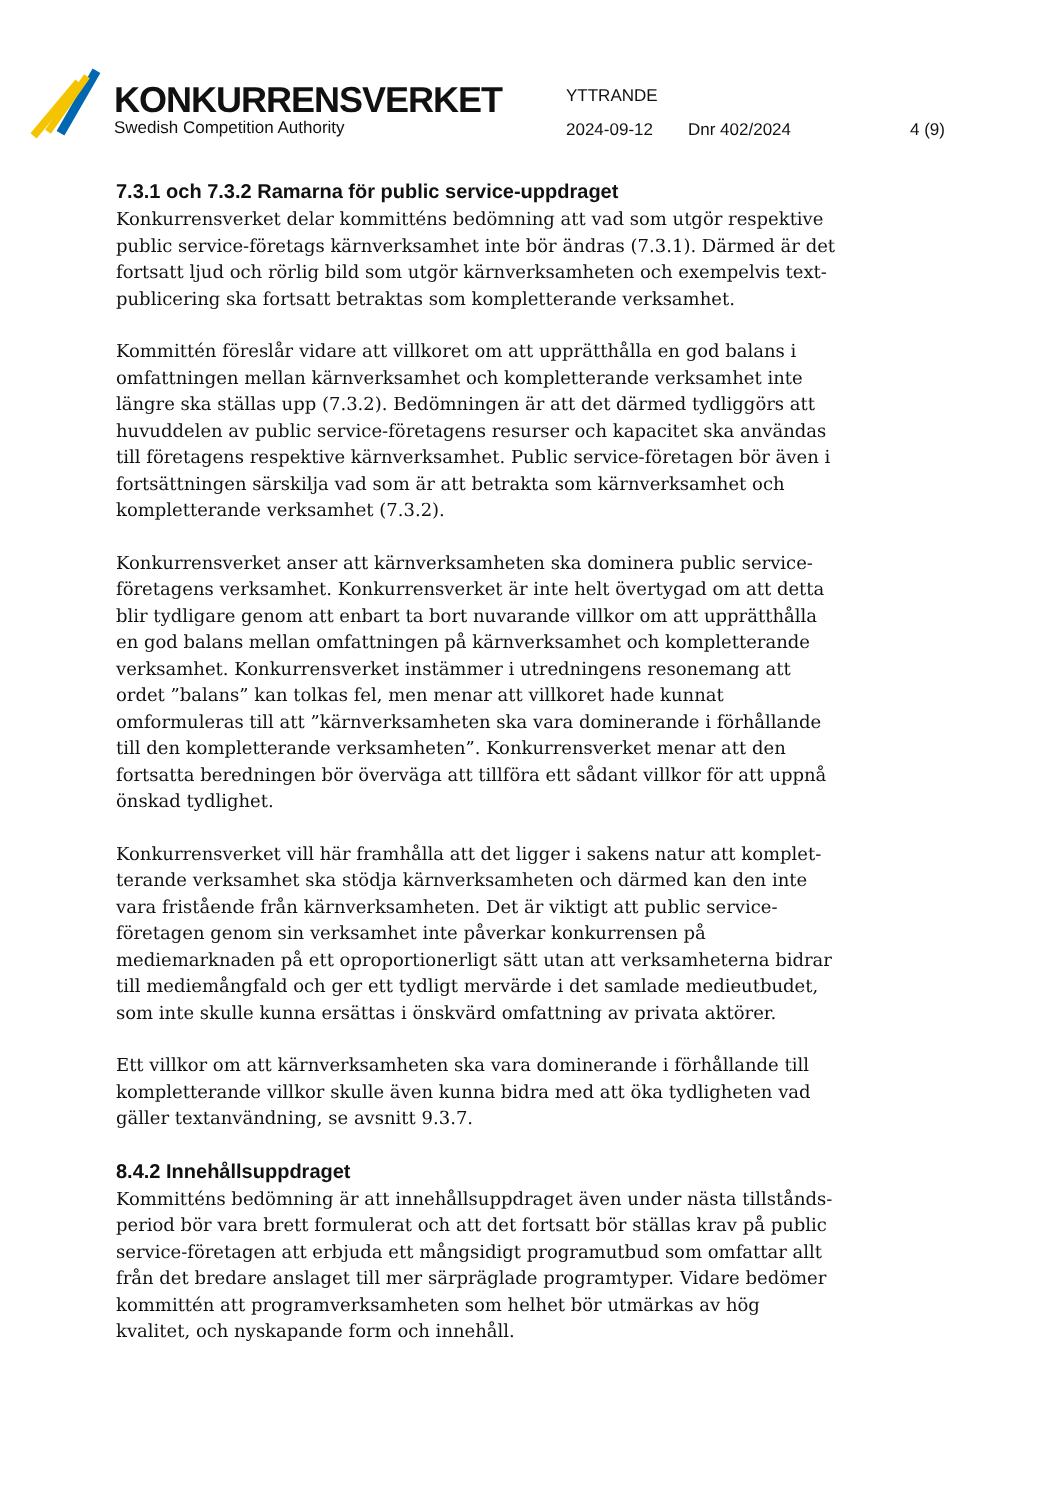KONKURRENSVERKET
Swedish Competition Authority
YTTRANDE
2024-09-12 Dnr 402/2024 4 (9)
7.3.1 och 7.3.2 Ramarna för public service-uppdraget
Konkurrensverket delar kommitténs bedömning att vad som utgör respektive public service-företags kärnverksamhet inte bör ändras (7.3.1). Därmed är det fortsatt ljud och rörlig bild som utgör kärnverksamheten och exempelvis text­publicering ska fortsatt betraktas som kompletterande verksamhet.
Kommittén föreslår vidare att villkoret om att upprätthålla en god balans i omfatt­ningen mellan kärnverksamhet och kompletterande verksamhet inte längre ska ställas upp (7.3.2). Bedömningen är att det därmed tydliggörs att huvuddelen av public service-företagens resurser och kapacitet ska användas till företagens respektive kärnverksamhet. Public service-företagen bör även i fortsättningen särskilja vad som är att betrakta som kärnverksamhet och kompletterande verk­samhet (7.3.2).
Konkurrensverket anser att kärnverksamheten ska dominera public service-företagens verksamhet. Konkurrensverket är inte helt övertygad om att detta blir tydligare genom att enbart ta bort nuvarande villkor om att upprätthålla en god balans mellan omfattningen på kärnverksamhet och kompletterande verksamhet. Konkurrensverket instämmer i utredningens resonemang att ordet ”balans” kan tolkas fel, men menar att villkoret hade kunnat omformuleras till att ”kärnverk­samheten ska vara dominerande i förhållande till den kompletterande verksam­heten”. Konkurrensverket menar att den fortsatta beredningen bör överväga att tillföra ett sådant villkor för att uppnå önskad tydlighet.
Konkurrensverket vill här framhålla att det ligger i sakens natur att komplet­terande verksamhet ska stödja kärnverksamheten och därmed kan den inte vara fristående från kärnverksamheten. Det är viktigt att public service-företagen genom sin verksamhet inte påverkar konkurrensen på mediemarknaden på ett oproportionerligt sätt utan att verksamheterna bidrar till mediemångfald och ger ett tydligt mervärde i det samlade medieutbudet, som inte skulle kunna ersättas i önskvärd omfattning av privata aktörer.
Ett villkor om att kärnverksamheten ska vara dominerande i förhållande till kompletterande villkor skulle även kunna bidra med att öka tydligheten vad gäller textanvändning, se avsnitt 9.3.7.
8.4.2 Innehållsuppdraget
Kommitténs bedömning är att innehållsuppdraget även under nästa tillstånds­period bör vara brett formulerat och att det fortsatt bör ställas krav på public service-företagen att erbjuda ett mångsidigt programutbud som omfattar allt från det bredare anslaget till mer särpräglade programtyper. Vidare bedömer kom­mittén att programverksamheten som helhet bör utmärkas av hög kvalitet, och nyskapande form och innehåll.